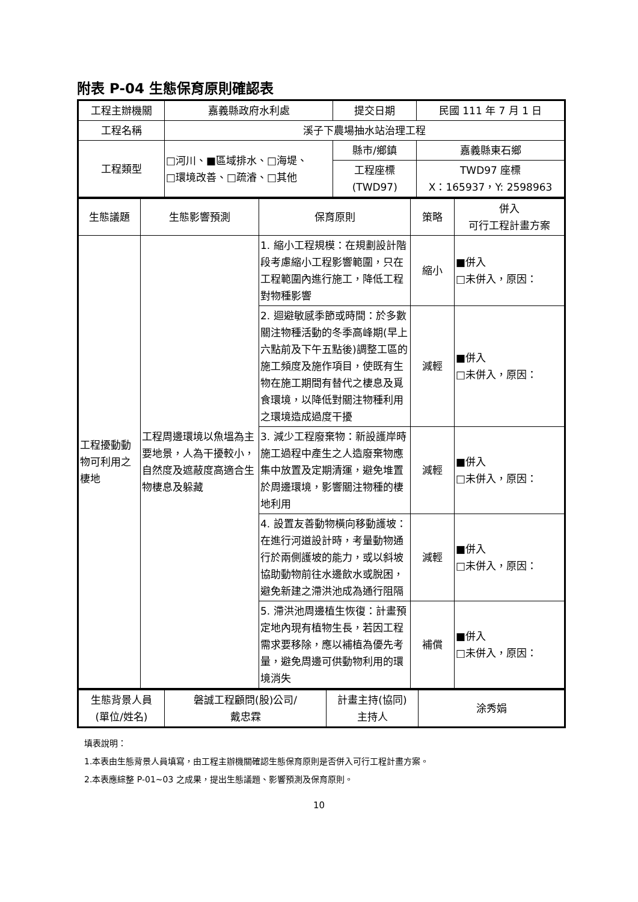附表 P-04 生態保育原則確認表
| 工程主辦機關 | 嘉義縣政府水利處 | 提交日期 | 民國 111 年 7 月 1 日 |
| 工程名稱 | 溪子下農場抽水站治理工程 | | |
| 工程類型 | □河川、■區域排水、□海堤、 □環境改善、□疏濬、□其他 | 縣市/鄉鎮 | 嘉義縣東石鄉 |
| | | 工程座標 (TWD97) | TWD97 座標 X：165937，Y: 2598963 |
| 生態議題 | 生態影響預測 | 保育原則 | 策略 | 併入 可行工程計畫方案 |
| 工程擾動動物可利用之棲地 | 工程周邊環境以魚塭為主要地景，人為干擾較小，自然度及遮蔽度高適合生物棲息及躲藏 | 1. 縮小工程規模：在規劃設計階段考慮縮小工程影響範圍，只在工程範圍內進行施工，降低工程對物種影響 | 縮小 | ■併入 □未併入，原因： |
| | | 2. 迴避敏感季節或時間：於多數關注物種活動的冬季高峰期(早上六點前及下午五點後)調整工區的施工頻度及施作項目，使既有生物在施工期間有替代之棲息及覓食環境，以降低對關注物種利用之環境造成過度干擾 | 減輕 | ■併入 □未併入，原因： |
| | | 3. 減少工程廢棄物：新設護岸時施工過程中產生之人造廢棄物應集中放置及定期清運，避免堆置於周邊環境，影響關注物種的棲地利用 | 減輕 | ■併入 □未併入，原因： |
| | | 4. 設置友善動物橫向移動護坡：在進行河道設計時，考量動物通行於兩側護坡的能力，或以斜坡協助動物前往水邊飲水或脫困，避免新建之滯洪池成為通行阻隔 | 減輕 | ■併入 □未併入，原因： |
| | | 5. 滯洪池周邊植生恢復：計畫預定地內現有植物生長，若因工程需求要移除，應以補植為優先考量，避免周邊可供動物利用的環境消失 | 補償 | ■併入 □未併入，原因： |
| 生態背景人員 (單位/姓名) | 磐誠工程顧問(股)公司/ 戴忠霖 | 計畫主持(協同) 主持人 | 涂秀娟 |
填表說明：
1.本表由生態背景人員填寫，由工程主辦機關確認生態保育原則是否併入可行工程計畫方案。
2.本表應綜整 P-01~03 之成果，提出生態議題、影響預測及保育原則。
10